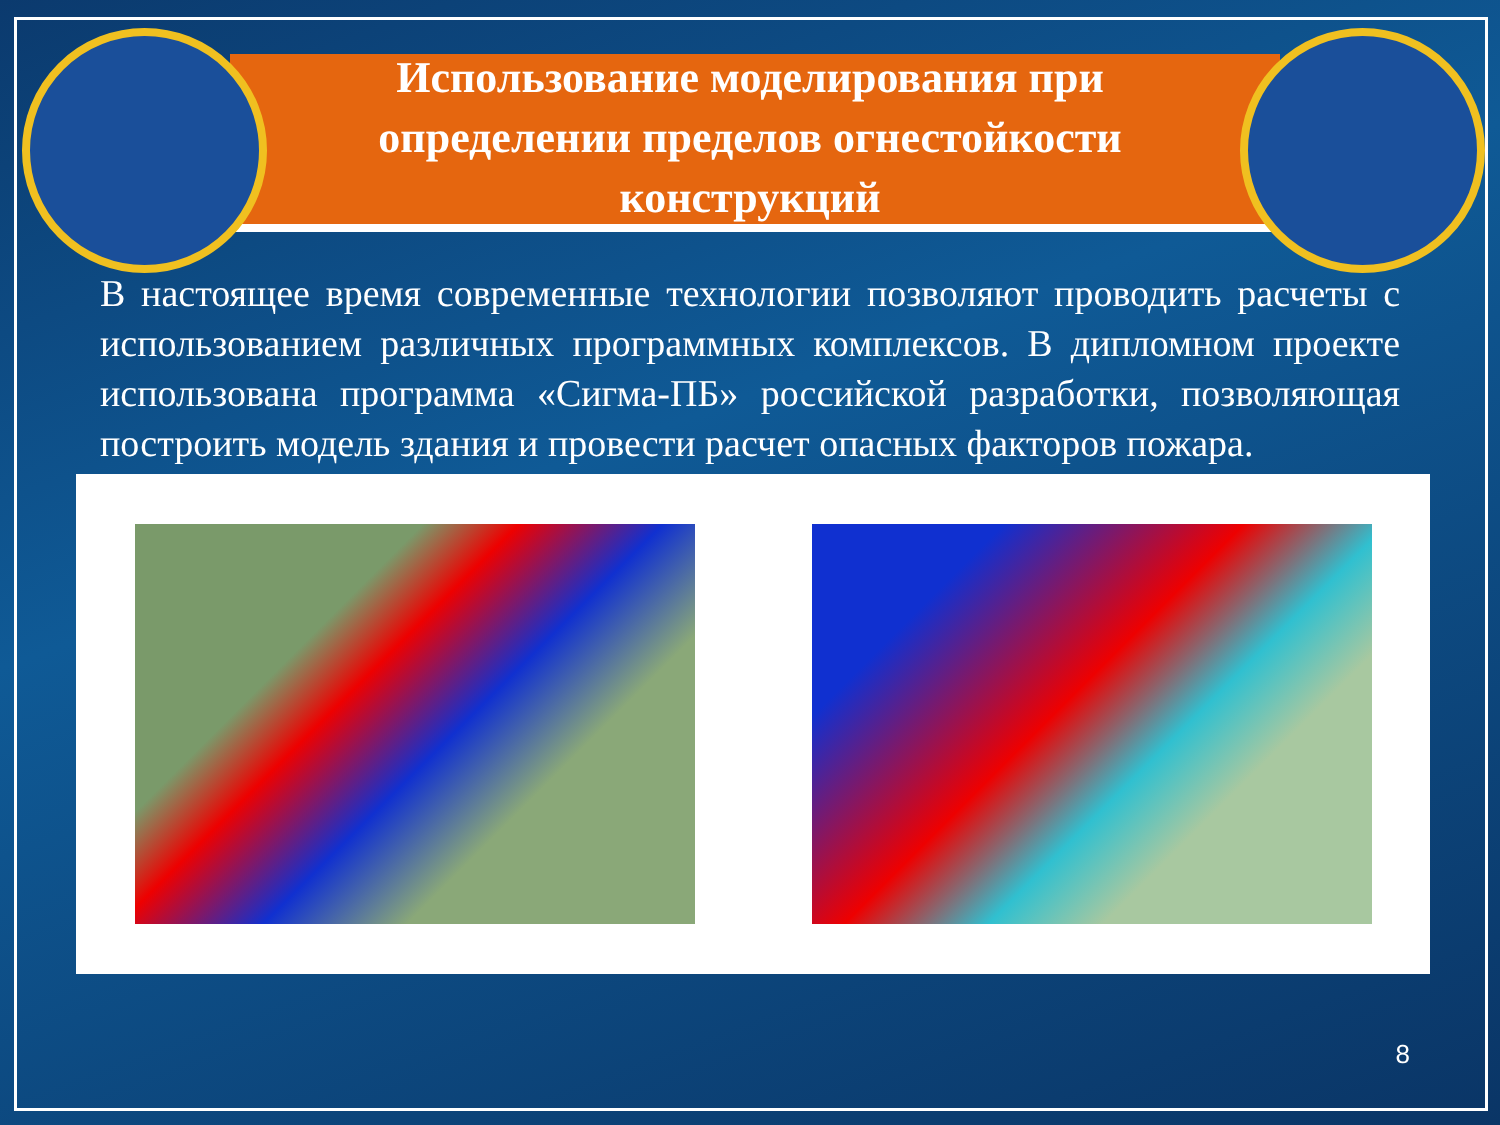Использование моделирования при
определении пределов огнестойкости
конструкций
В настоящее время современные технологии позволяют проводить расчеты с использованием различных программных комплексов. В дипломном проекте использована программа «Сигма-ПБ» российской разработки, позволяющая построить модель здания и провести расчет опасных факторов пожара.
8